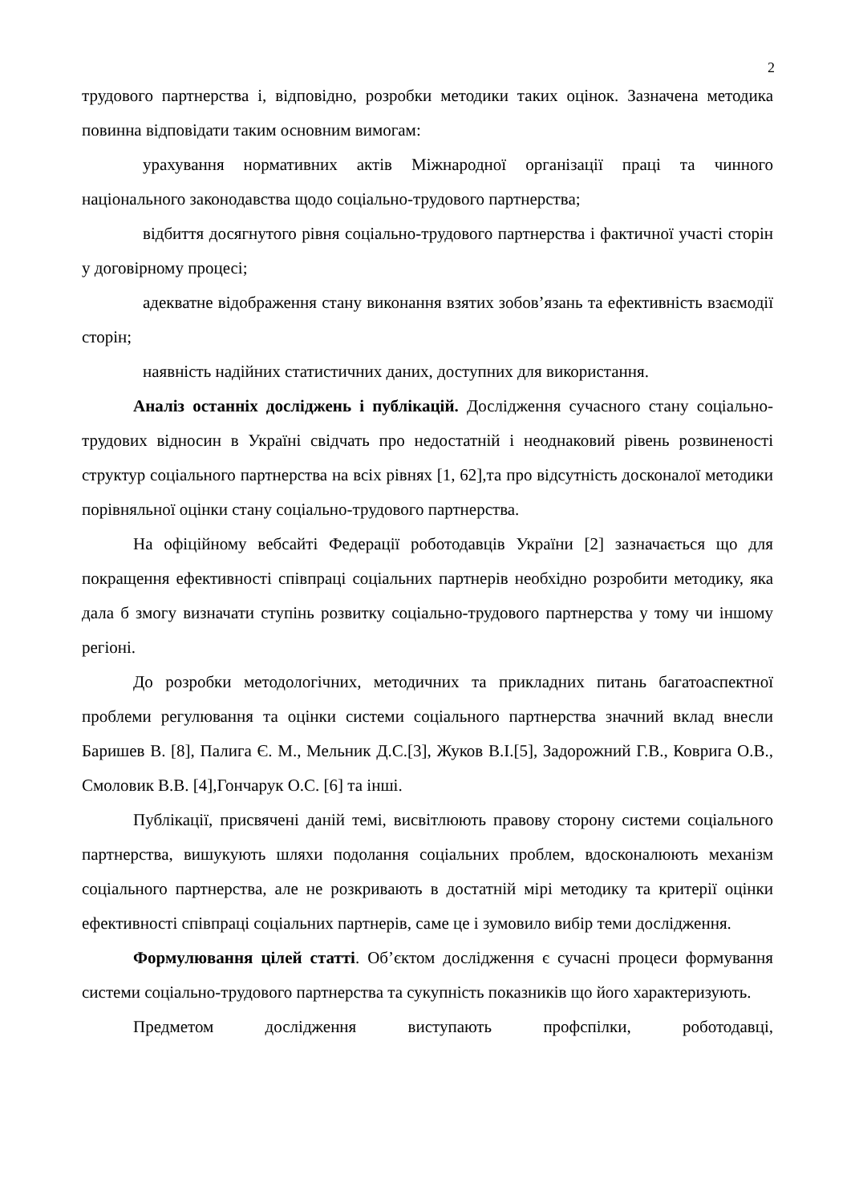2
трудового партнерства і, відповідно, розробки методики таких оцінок. Зазначена методика повинна відповідати таким основним вимогам:
урахування нормативних актів Міжнародної організації праці та чинного національного законодавства щодо соціально-трудового партнерства;
відбиття досягнутого рівня соціально-трудового партнерства і фактичної участі сторін у договірному процесі;
адекватне відображення стану виконання взятих зобов’язань та ефективність взаємодії сторін;
наявність надійних статистичних даних, доступних для використання.
Аналіз останніх досліджень і публікацій. Дослідження сучасного стану соціально-трудових відносин в Україні свідчать про недостатній і неоднаковий рівень розвиненості структур соціального партнерства на всіх рівнях [1, 62],та про відсутність досконалої методики порівняльної оцінки стану соціально-трудового партнерства.
На офіційному вебсайті Федерації роботодавців України [2] зазначається що для покращення ефективності співпраці соціальних партнерів необхідно розробити методику, яка дала б змогу визначати ступінь розвитку соціально-трудового партнерства у тому чи іншому регіоні.
До розробки методологічних, методичних та прикладних питань багатоаспектної проблеми регулювання та оцінки системи соціального партнерства значний вклад внесли Баришев В. [8], Палига Є. М., Мельник Д.С.[3], Жуков В.І.[5], Задорожний Г.В., Коврига О.В., Смоловик В.В. [4],Гончарук О.С. [6] та інші.
Публікації, присвячені даній темі, висвітлюють правову сторону системи соціального партнерства, вишукують шляхи подолання соціальних проблем, вдосконалюють механізм соціального партнерства, але не розкривають в достатній мірі методику та критерії оцінки ефективності співпраці соціальних партнерів, саме це і зумовило вибір теми дослідження.
Формулювання цілей статті. Об’єктом дослідження є сучасні процеси формування системи соціально-трудового партнерства та сукупність показників що його характеризують.
Предметом дослідження виступають профспілки, роботодавці,